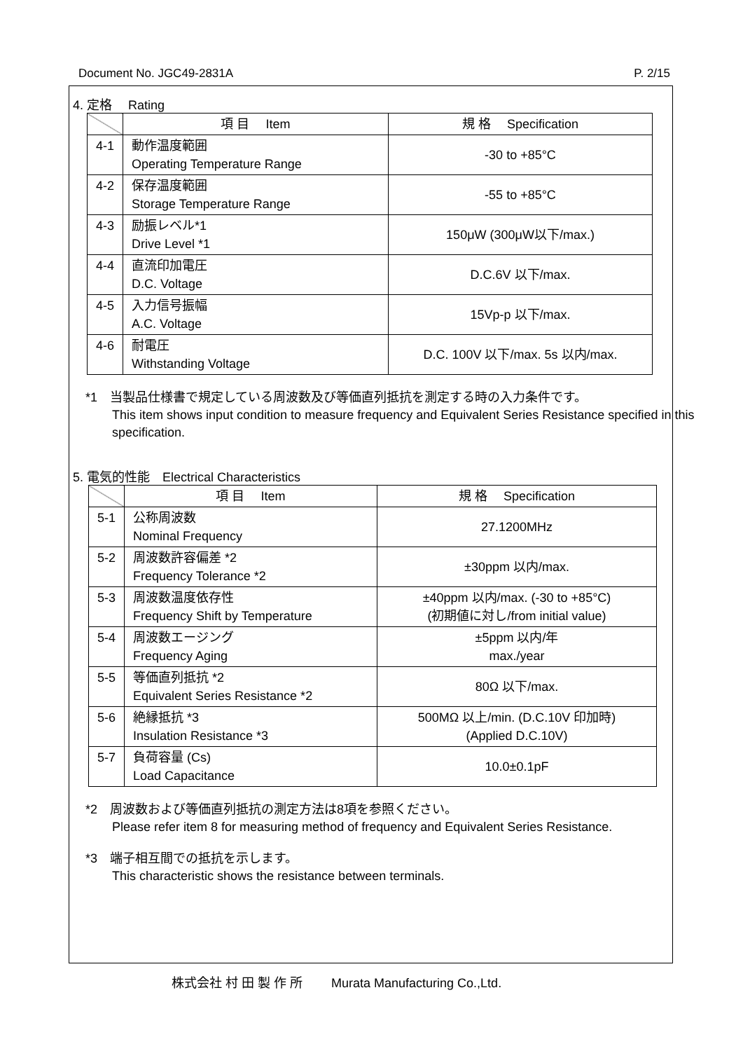Document No. JGC49-2831A P. 2/15
4. 定格　 Rating
| | 項 目 Item | 規 格 Specification |
| --- | --- | --- |
| 4-1 | 動作温度範囲 Operating Temperature Range | -30 to +85°C |
| 4-2 | 保存温度範囲 Storage Temperature Range | -55 to +85°C |
| 4-3 | 励振レベル*1 Drive Level *1 | 150μW (300μW以下/max.) |
| 4-4 | 直流印加電圧 D.C. Voltage | D.C.6V 以下/max. |
| 4-5 | 入力信号振幅 A.C. Voltage | 15Vp-p 以下/max. |
| 4-6 | 耐電圧 Withstanding Voltage | D.C. 100V 以下/max. 5s 以内/max. |
*1　当製品仕様書で規定している周波数及び等価直列抵抗を測定する時の入力条件です。
This item shows input condition to measure frequency and Equivalent Series Resistance specified in this specification.
5. 電気的性能　Electrical Characteristics
| | 項 目 Item | 規 格 Specification |
| --- | --- | --- |
| 5-1 | 公称周波数 Nominal Frequency | 27.1200MHz |
| 5-2 | 周波数許容偏差 *2 Frequency Tolerance *2 | ±30ppm 以内/max. |
| 5-3 | 周波数温度依存性 Frequency Shift by Temperature | ±40ppm 以内/max. (-30 to +85°C) (初期値に対し/from initial value) |
| 5-4 | 周波数エージング Frequency Aging | ±5ppm 以内/年 max./year |
| 5-5 | 等価直列抵抗 *2 Equivalent Series Resistance *2 | 80Ω 以下/max. |
| 5-6 | 絶縁抵抗 *3 Insulation Resistance *3 | 500MΩ 以上/min. (D.C.10V 印加時) (Applied D.C.10V) |
| 5-7 | 負荷容量 (Cs) Load Capacitance | 10.0±0.1pF |
*2　周波数および等価直列抵抗の測定方法は8項を参照ください。
Please refer item 8 for measuring method of frequency and Equivalent Series Resistance.
*3　端子相互間での抵抗を示します。
This characteristic shows the resistance between terminals.
株式会社 村 田 製 作 所　　 Murata Manufacturing Co.,Ltd.